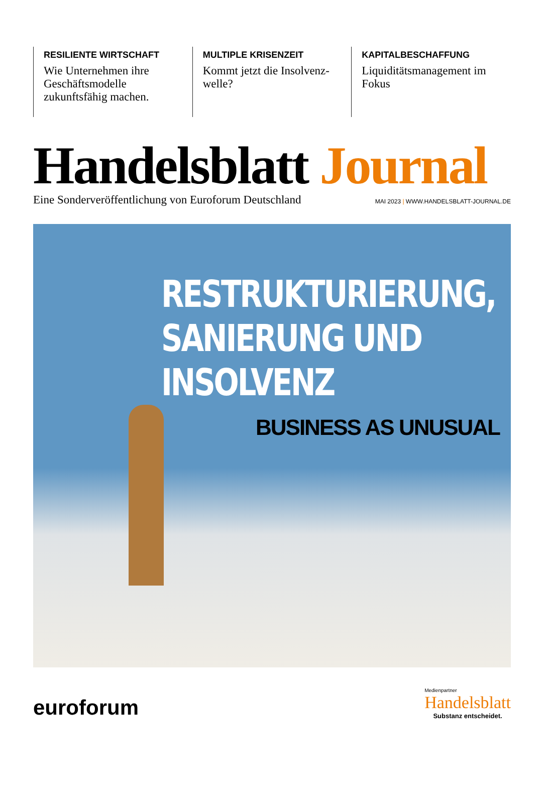RESILIENTE WIRTSCHAFT
Wie Unternehmen ihre Geschäftsmodelle zukunftsfähig machen.
MULTIPLE KRISENZEIT
Kommt jetzt die Insolvenz-welle?
KAPITALBESCHAFFUNG
Liquiditätsmanagement im Fokus
Handelsblatt Journal
Eine Sonderveröffentlichung von Euroforum Deutschland
MAI 2023 | WWW.HANDELSBLATT-JOURNAL.DE
RESTRUKTURIERUNG,
SANIERUNG UND
INSOLVENZ
BUSINESS AS UNUSUAL
euroforum
Medienpartner
Handelsblatt
Substanz entscheidet.